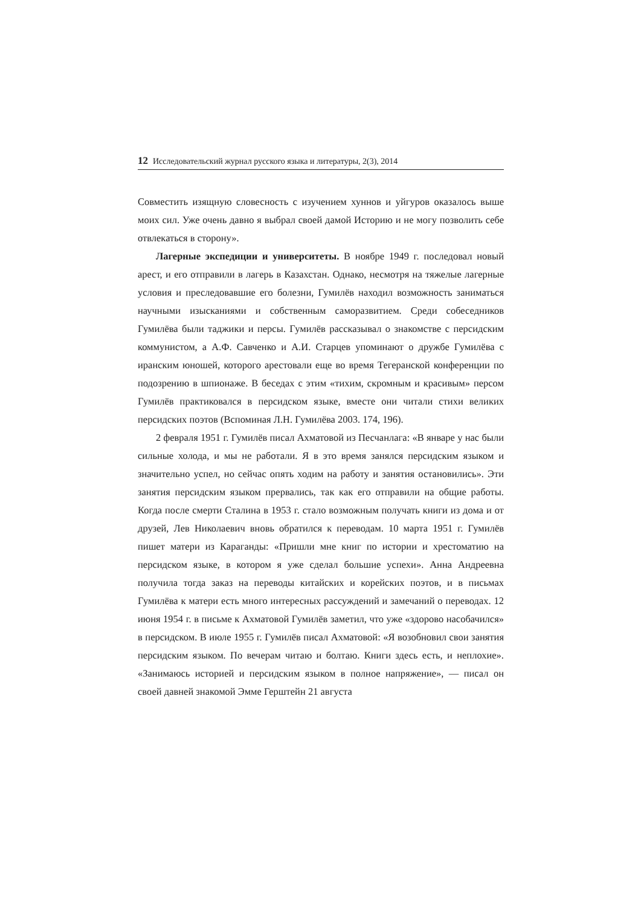12 Исследовательский журнал русского языка и литературы, 2(3), 2014
Совместить изящную словесность с изучением хуннов и уйгуров оказалось выше моих сил. Уже очень давно я выбрал своей дамой Историю и не могу позволить себе отвлекаться в сторону».
Лагерные экспедиции и университеты. В ноябре 1949 г. последовал новый арест, и его отправили в лагерь в Казахстан. Однако, несмотря на тяжелые лагерные условия и преследовавшие его болезни, Гумилёв находил возможность заниматься научными изысканиями и собственным саморазвитием. Среди собеседников Гумилёва были таджики и персы. Гумилёв рассказывал о знакомстве с персидским коммунистом, а А.Ф. Савченко и А.И. Старцев упоминают о дружбе Гумилёва с иранским юношей, которого арестовали еще во время Тегеранской конференции по подозрению в шпионаже. В беседах с этим «тихим, скромным и красивым» персом Гумилёв практиковался в персидском языке, вместе они читали стихи великих персидских поэтов (Вспоминая Л.Н. Гумилёва 2003. 174, 196).
2 февраля 1951 г. Гумилёв писал Ахматовой из Песчанлага: «В январе у нас были сильные холода, и мы не работали. Я в это время занялся персидским языком и значительно успел, но сейчас опять ходим на работу и занятия остановились». Эти занятия персидским языком прервались, так как его отправили на общие работы. Когда после смерти Сталина в 1953 г. стало возможным получать книги из дома и от друзей, Лев Николаевич вновь обратился к переводам. 10 марта 1951 г. Гумилёв пишет матери из Караганды: «Пришли мне книг по истории и хрестоматию на персидском языке, в котором я уже сделал большие успехи». Анна Андреевна получила тогда заказ на переводы китайских и корейских поэтов, и в письмах Гумилёва к матери есть много интересных рассуждений и замечаний о переводах. 12 июня 1954 г. в письме к Ахматовой Гумилёв заметил, что уже «здорово насобачился» в персидском. В июле 1955 г. Гумилёв писал Ахматовой: «Я возобновил свои занятия персидским языком. По вечерам читаю и болтаю. Книги здесь есть, и неплохие». «Занимаюсь историей и персидским языком в полное напряжение», — писал он своей давней знакомой Эмме Герштейн 21 августа